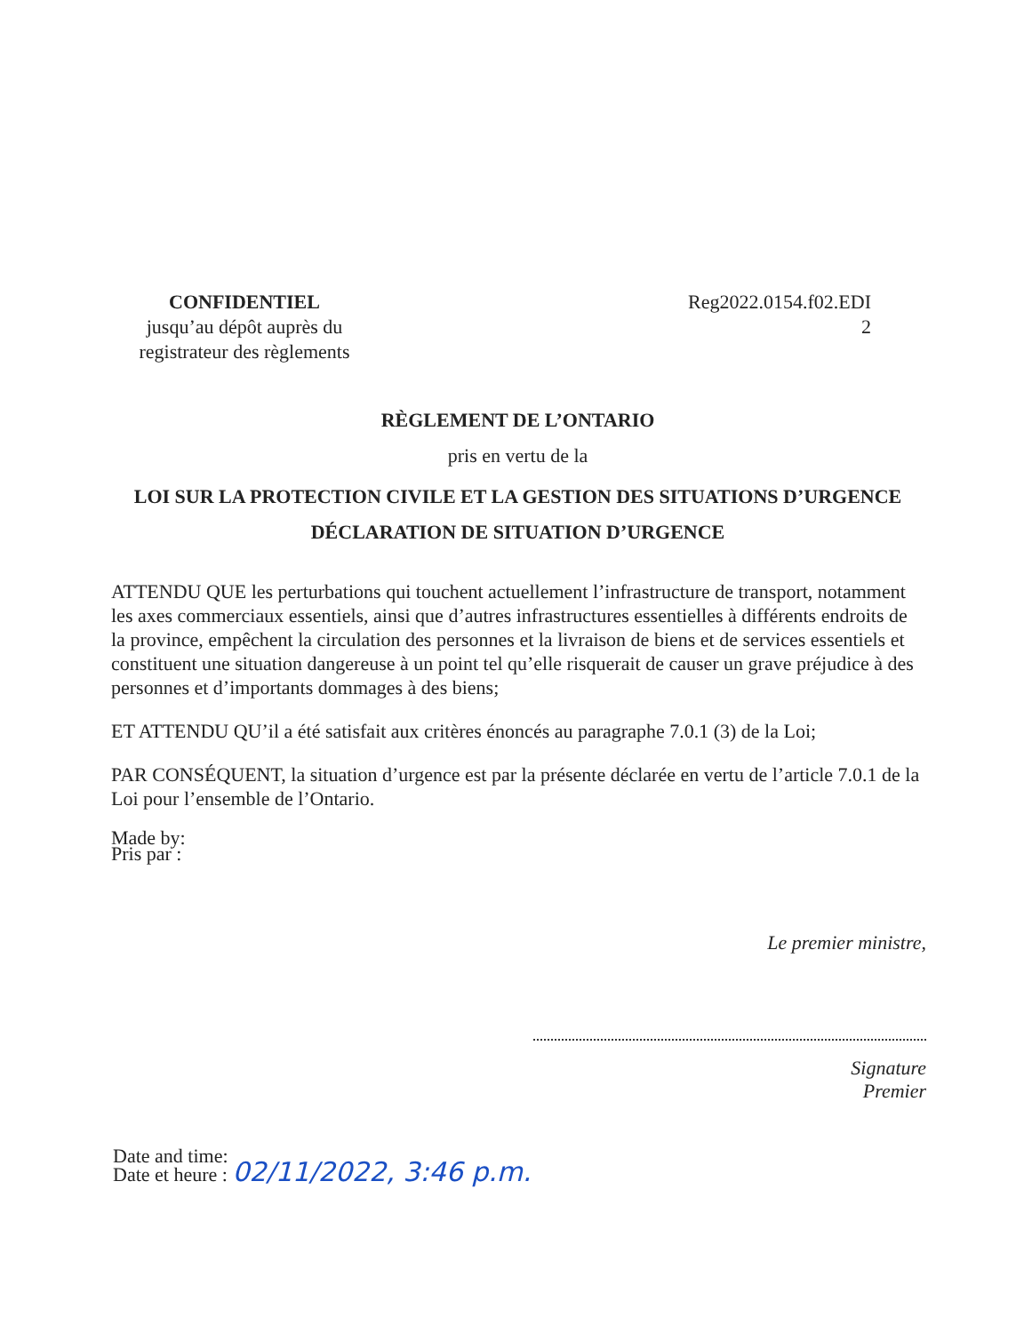CONFIDENTIEL
jusqu’au dépôt auprès du
registrateur des règlements
Reg2022.0154.f02.EDI
2
RÈGLEMENT DE L’ONTARIO
pris en vertu de la
LOI SUR LA PROTECTION CIVILE ET LA GESTION DES SITUATIONS D’URGENCE
DÉCLARATION DE SITUATION D’URGENCE
ATTENDU QUE les perturbations qui touchent actuellement l’infrastructure de transport, notamment les axes commerciaux essentiels, ainsi que d’autres infrastructures essentielles à différents endroits de la province, empêchent la circulation des personnes et la livraison de biens et de services essentiels et constituent une situation dangereuse à un point tel qu’elle risquerait de causer un grave préjudice à des personnes et d’importants dommages à des biens;
ET ATTENDU QU’il a été satisfait aux critères énoncés au paragraphe 7.0.1 (3) de la Loi;
PAR CONSÉQUENT, la situation d’urgence est par la présente déclarée en vertu de l’article 7.0.1 de la Loi pour l’ensemble de l’Ontario.
Made by:
Pris par :
Le premier ministre,
Signature
Premier
Date and time:
Date et heure : 02/11/2022, 3:46 p.m.